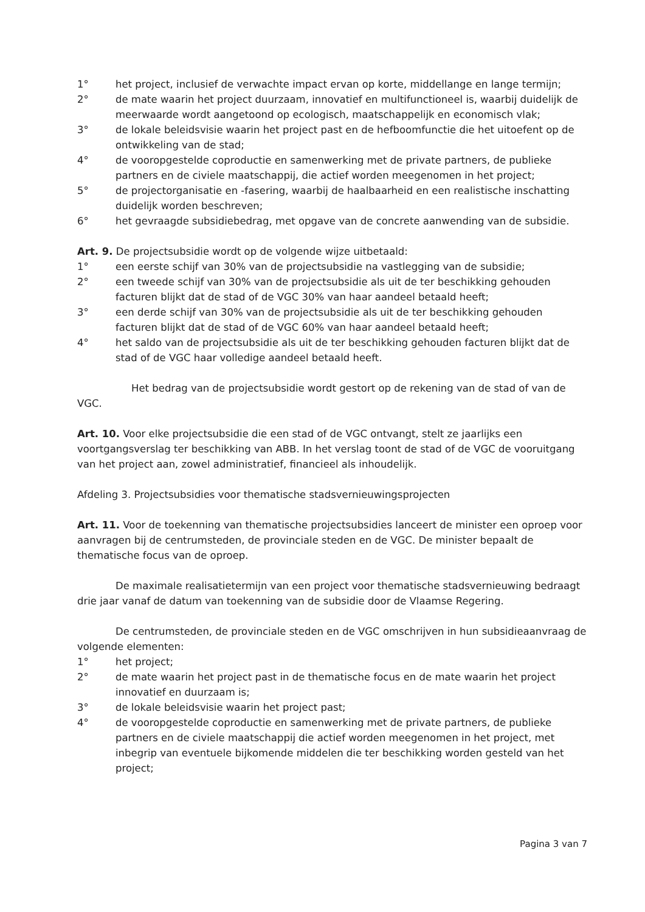1° het project, inclusief de verwachte impact ervan op korte, middellange en lange termijn;
2° de mate waarin het project duurzaam, innovatief en multifunctioneel is, waarbij duidelijk de meerwaarde wordt aangetoond op ecologisch, maatschappelijk en economisch vlak;
3° de lokale beleidsvisie waarin het project past en de hefboomfunctie die het uitoefent op de ontwikkeling van de stad;
4° de vooropgestelde coproductie en samenwerking met de private partners, de publieke partners en de civiele maatschappij, die actief worden meegenomen in het project;
5° de projectorganisatie en -fasering, waarbij de haalbaarheid en een realistische inschatting duidelijk worden beschreven;
6° het gevraagde subsidiebedrag, met opgave van de concrete aanwending van de subsidie.
Art. 9. De projectsubsidie wordt op de volgende wijze uitbetaald:
1° een eerste schijf van 30% van de projectsubsidie na vastlegging van de subsidie;
2° een tweede schijf van 30% van de projectsubsidie als uit de ter beschikking gehouden facturen blijkt dat de stad of de VGC 30% van haar aandeel betaald heeft;
3° een derde schijf van 30% van de projectsubsidie als uit de ter beschikking gehouden facturen blijkt dat de stad of de VGC 60% van haar aandeel betaald heeft;
4° het saldo van de projectsubsidie als uit de ter beschikking gehouden facturen blijkt dat de stad of de VGC haar volledige aandeel betaald heeft.
Het bedrag van de projectsubsidie wordt gestort op de rekening van de stad of van de VGC.
Art. 10. Voor elke projectsubsidie die een stad of de VGC ontvangt, stelt ze jaarlijks een voortgangsverslag ter beschikking van ABB. In het verslag toont de stad of de VGC de vooruitgang van het project aan, zowel administratief, financieel als inhoudelijk.
Afdeling 3. Projectsubsidies voor thematische stadsvernieuwingsprojecten
Art. 11. Voor de toekenning van thematische projectsubsidies lanceert de minister een oproep voor aanvragen bij de centrumsteden, de provinciale steden en de VGC. De minister bepaalt de thematische focus van de oproep.
De maximale realisatietermijn van een project voor thematische stadsvernieuwing bedraagt drie jaar vanaf de datum van toekenning van de subsidie door de Vlaamse Regering.
De centrumsteden, de provinciale steden en de VGC omschrijven in hun subsidieaanvraag de volgende elementen:
1° het project;
2° de mate waarin het project past in de thematische focus en de mate waarin het project innovatief en duurzaam is;
3° de lokale beleidsvisie waarin het project past;
4° de vooropgestelde coproductie en samenwerking met de private partners, de publieke partners en de civiele maatschappij die actief worden meegenomen in het project, met inbegrip van eventuele bijkomende middelen die ter beschikking worden gesteld van het project;
Pagina 3 van 7